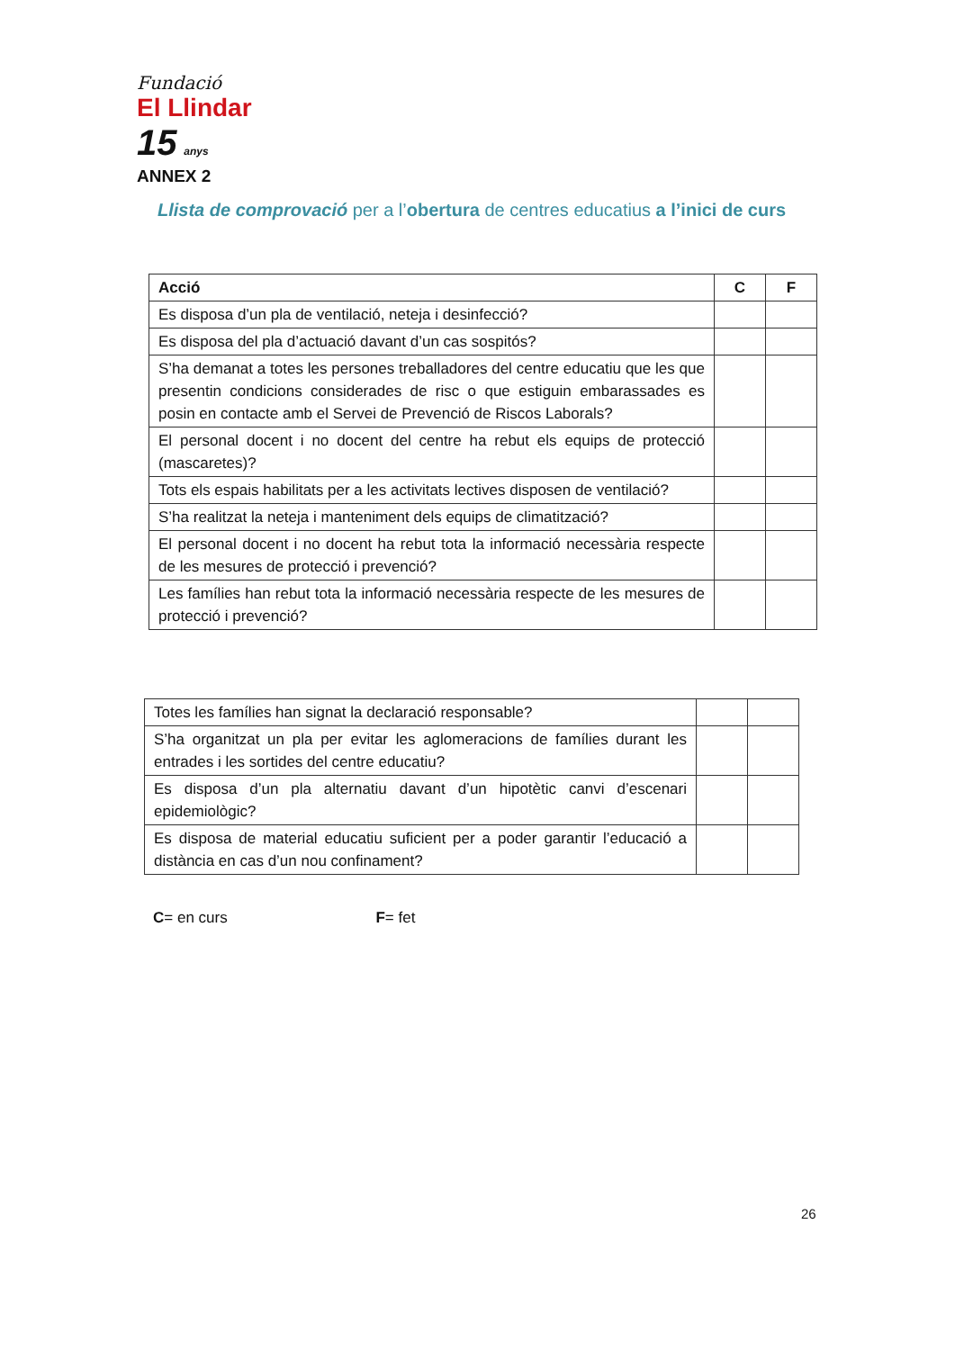Fundació
El Llindar 15 anys
ANNEX 2
Llista de comprovació per a l’obertura de centres educatius a l’inici de curs
| Acció | C | F |
| --- | --- | --- |
| Es disposa d’un pla de ventilació, neteja i desinfecció? | | |
| Es disposa del pla d’actuació davant d’un cas sospitós? | | |
| S’ha demanat a totes les persones treballadores del centre educatiu que les que presentin condicions considerades de risc o que estiguin embarassades es posin en contacte amb el Servei de Prevenció de Riscos Laborals? | | |
| El personal docent i no docent del centre ha rebut els equips de protecció (mascaretes)? | | |
| Tots els espais habilitats per a les activitats lectives disposen de ventilació? | | |
| S’ha realitzat la neteja i manteniment dels equips de climatització? | | |
| El personal docent i no docent ha rebut tota la informació necessària respecte de les mesures de protecció i prevenció? | | |
| Les famílies han rebut tota la informació necessària respecte de les mesures de protecció i prevenció? | | |
| Totes les famílies han signat la declaració responsable? | | |
| S’ha organitzat un pla per evitar les aglomeracions de famílies durant les entrades i les sortides del centre educatiu? | | |
| Es disposa d’un pla alternatiu davant d’un hipotètic canvi d’escenari epidemiològic? | | |
| Es disposa de material educatiu suficient per a poder garantir l’educació a distància en cas d’un nou confinament? | | |
C= en curs F= fet
26